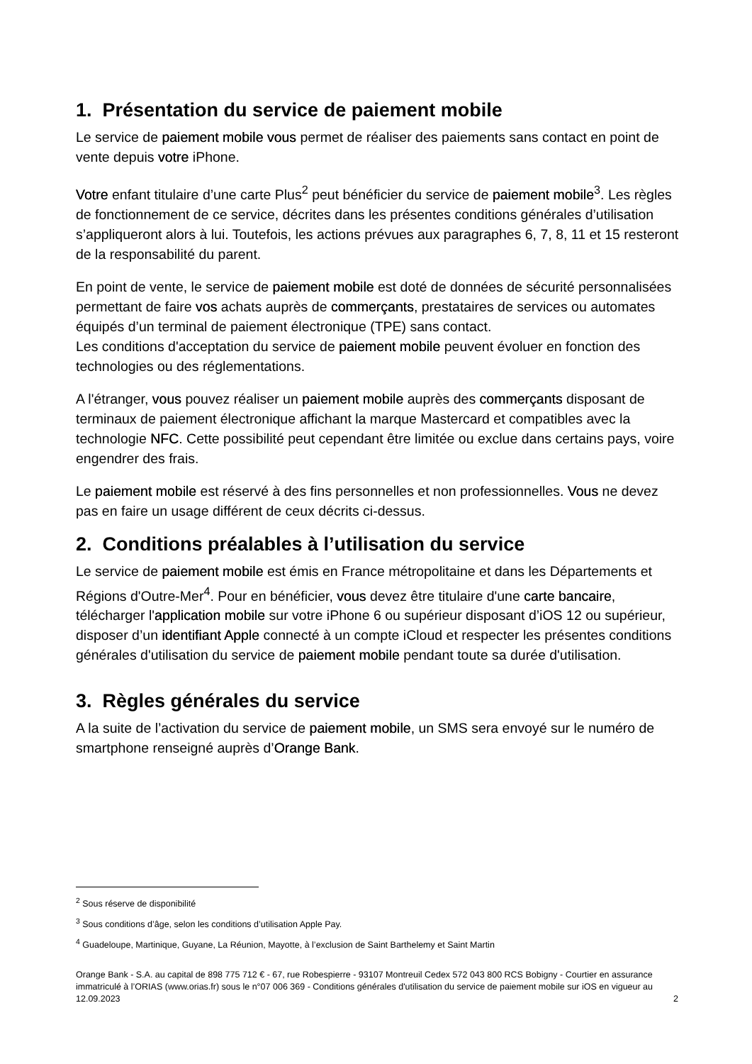1. Présentation du service de paiement mobile
Le service de paiement mobile vous permet de réaliser des paiements sans contact en point de vente depuis votre iPhone.
Votre enfant titulaire d’une carte Plus<sup>2</sup> peut bénéficier du service de paiement mobile<sup>3</sup>. Les règles de fonctionnement de ce service, décrites dans les présentes conditions générales d’utilisation s’appliqueront alors à lui. Toutefois, les actions prévues aux paragraphes 6, 7, 8, 11 et 15 resteront de la responsabilité du parent.
En point de vente, le service de paiement mobile est doté de données de sécurité personnalisées permettant de faire vos achats auprès de commerçants, prestataires de services ou automates équipés d’un terminal de paiement électronique (TPE) sans contact.
Les conditions d'acceptation du service de paiement mobile peuvent évoluer en fonction des technologies ou des réglementations.
A l'étranger, vous pouvez réaliser un paiement mobile auprès des commerçants disposant de terminaux de paiement électronique affichant la marque Mastercard et compatibles avec la technologie NFC. Cette possibilité peut cependant être limitée ou exclue dans certains pays, voire engendrer des frais.
Le paiement mobile est réservé à des fins personnelles et non professionnelles. Vous ne devez pas en faire un usage différent de ceux décrits ci-dessus.
2. Conditions préalables à l’utilisation du service
Le service de paiement mobile est émis en France métropolitaine et dans les Départements et Régions d'Outre-Mer<sup>4</sup>. Pour en bénéficier, vous devez être titulaire d'une carte bancaire, télécharger l'application mobile sur votre iPhone 6 ou supérieur disposant d’iOS 12 ou supérieur, disposer d’un identifiant Apple connecté à un compte iCloud et respecter les présentes conditions générales d'utilisation du service de paiement mobile pendant toute sa durée d'utilisation.
3. Règles générales du service
A la suite de l’activation du service de paiement mobile, un SMS sera envoyé sur le numéro de smartphone renseigné auprès d’Orange Bank.
<sup>2</sup> Sous réserve de disponibilité
<sup>3</sup> Sous conditions d’âge, selon les conditions d’utilisation Apple Pay.
<sup>4</sup> Guadeloupe, Martinique, Guyane, La Réunion, Mayotte, à l’exclusion de Saint Barthelemy et Saint Martin
Orange Bank - S.A. au capital de 898 775 712 € - 67, rue Robespierre - 93107 Montreuil Cedex 572 043 800 RCS Bobigny - Courtier en assurance immatriculé à l’ORIAS (www.orias.fr) sous le n°07 006 369 - Conditions générales d'utilisation du service de paiement mobile sur iOS en vigueur au 12.09.2023 2